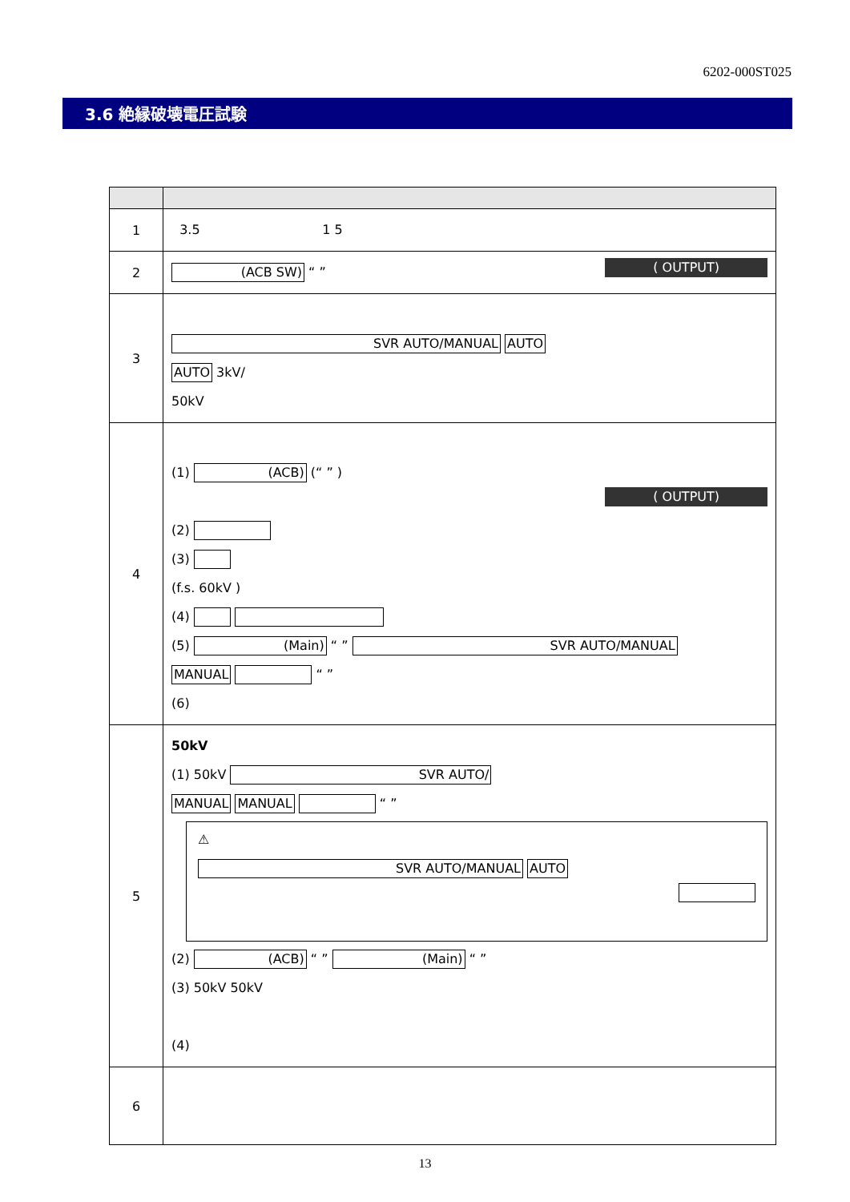6202-000ST025
3.6 絶縁破壊電圧試験
| 1 | 3.5 1 5 |
| 2 | (ACB SW) “ ” ( OUTPUT) |
| 3 | SVR AUTO/MANUAL AUTO AUTO 3kV/ 50kV |
| 4 | (1) (ACB) (“ ” ) ( OUTPUT) (2) (3) (f.s. 60kV ) (4) (5) (Main) “ ” SVR AUTO/MANUAL MANUAL “ ” (6) |
| 5 | 50kV (1) 50kV SVR AUTO/ MANUAL MANUAL “ ” ⚠ SVR AUTO/MANUAL AUTO (2) (ACB) “ ” (Main) “ ” (3) 50kV 50kV (4) |
| 6 | |
13